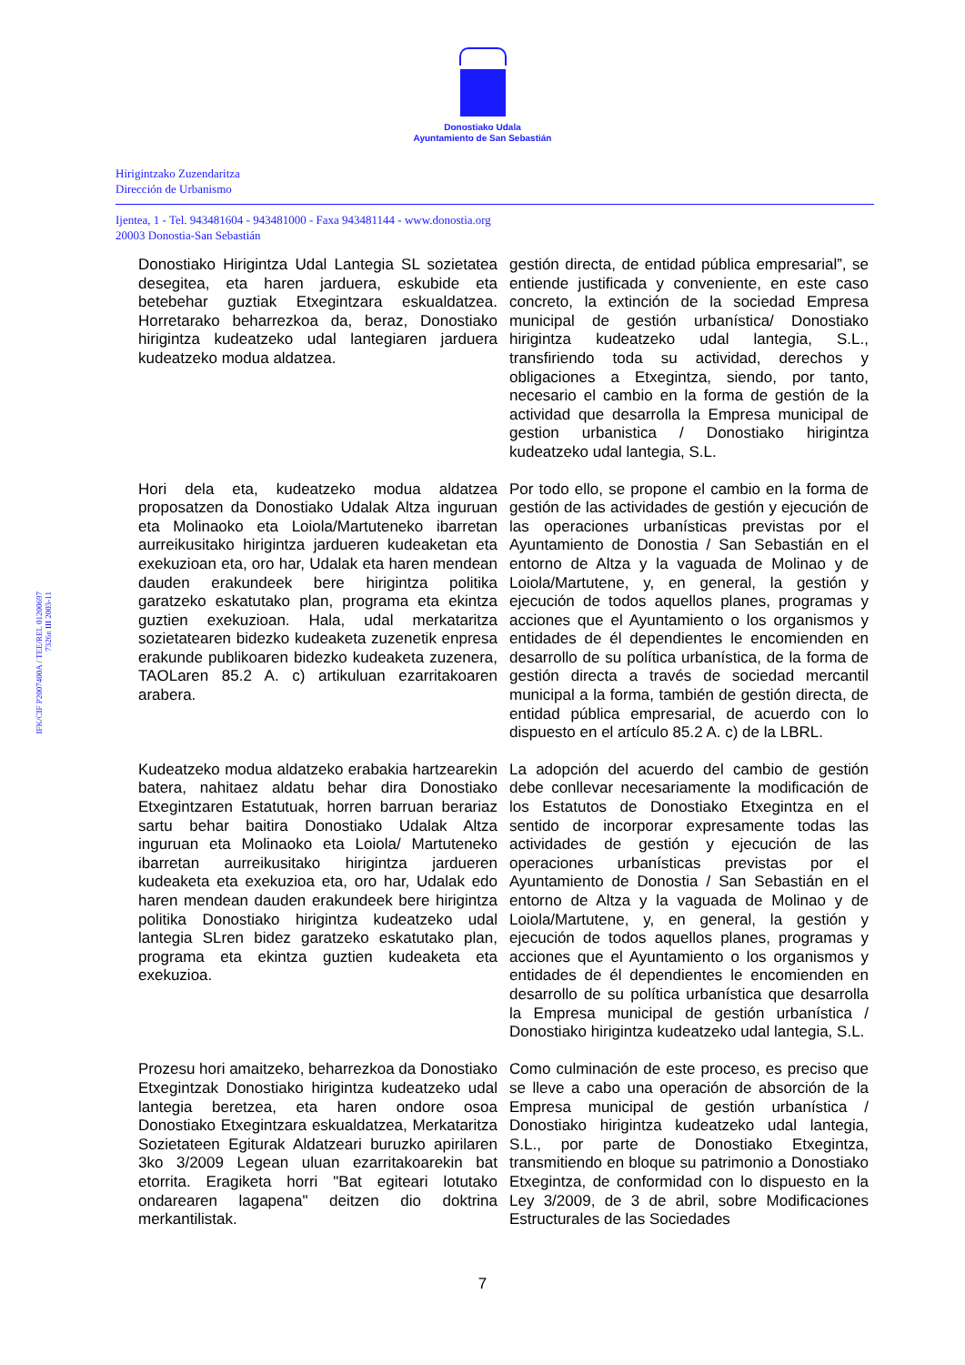Donostiako Udala
Ayuntamiento de San Sebastián
Hirigintzako Zuzendaritza
Dirección de Urbanismo
Ijentea, 1 - Tel. 943481604 - 943481000 - Faxa 943481144 - www.donostia.org
20003 Donostia-San Sebastián
IFK/CIF P2007400A / TEE/REL 01200697
7326n III 2003-11
Donostiako Hirigintza Udal Lantegia SL sozietatea desegitea, eta haren jarduera, eskubide eta betebehar guztiak Etxegintzara eskualdatzea. Horretarako beharrezkoa da, beraz, Donostiako hirigintza kudeatzeko udal lantegiaren jarduera kudeatzeko modua aldatzea.
gestión directa, de entidad pública empresarial”, se entiende justificada y conveniente, en este caso concreto, la extinción de la sociedad Empresa municipal de gestión urbanística/ Donostiako hirigintza kudeatzeko udal lantegia, S.L., transfiriendo toda su actividad, derechos y obligaciones a Etxegintza, siendo, por tanto, necesario el cambio en la forma de gestión de la actividad que desarrolla la Empresa municipal de gestion urbanistica / Donostiako hirigintza kudeatzeko udal lantegia, S.L.
Hori dela eta, kudeatzeko modua aldatzea proposatzen da Donostiako Udalak Altza inguruan eta Molinaoko eta Loiola/Martuteneko ibarretan aurreikusitako hirigintza jardueren kudeaketan eta exekuzioan eta, oro har, Udalak eta haren mendean dauden erakundeek bere hirigintza politika garatzeko eskatutako plan, programa eta ekintza guztien exekuzioan. Hala, udal merkataritza sozietatearen bidezko kudeaketa zuzenetik enpresa erakunde publikoaren bidezko kudeaketa zuzenera, TAOLaren 85.2 A. c) artikuluan ezarritakoaren arabera.
Por todo ello, se propone el cambio en la forma de gestión de las actividades de gestión y ejecución de las operaciones urbanísticas previstas por el Ayuntamiento de Donostia / San Sebastián en el entorno de Altza y la vaguada de Molinao y de Loiola/Martutene, y, en general, la gestión y ejecución de todos aquellos planes, programas y acciones que el Ayuntamiento o los organismos y entidades de él dependientes le encomienden en desarrollo de su política urbanística, de la forma de gestión directa a través de sociedad mercantil municipal a la forma, también de gestión directa, de entidad pública empresarial, de acuerdo con lo dispuesto en el artículo 85.2 A. c) de la LBRL.
Kudeatzeko modua aldatzeko erabakia hartzearekin batera, nahitaez aldatu behar dira Donostiako Etxegintzaren Estatutuak, horren barruan berariaz sartu behar baitira Donostiako Udalak Altza inguruan eta Molinaoko eta Loiola/ Martuteneko ibarretan aurreikusitako hirigintza jardueren kudeaketa eta exekuzioa eta, oro har, Udalak edo haren mendean dauden erakundeek bere hirigintza politika Donostiako hirigintza kudeatzeko udal lantegia SLren bidez garatzeko eskatutako plan, programa eta ekintza guztien kudeaketa eta exekuzioa.
Prozesu hori amaitzeko, beharrezkoa da Donostiako Etxegintzak Donostiako hirigintza kudeatzeko udal lantegia beretzea, eta haren ondore osoa Donostiako Etxegintzara eskualdatzea, Merkataritza Sozietateen Egiturak Aldatzeari buruzko apirilaren 3ko 3/2009 Legean uluan ezarritakoarekin bat etorrita. Eragiketa horri "Bat egiteari lotutako ondarearen lagapena" deitzen dio doktrina merkantilistak.
La adopción del acuerdo del cambio de gestión debe conllevar necesariamente la modificación de los Estatutos de Donostiako Etxegintza en el sentido de incorporar expresamente todas las actividades de gestión y ejecución de las operaciones urbanísticas previstas por el Ayuntamiento de Donostia / San Sebastián en el entorno de Altza y la vaguada de Molinao y de Loiola/Martutene, y, en general, la gestión y ejecución de todos aquellos planes, programas y acciones que el Ayuntamiento o los organismos y entidades de él dependientes le encomienden en desarrollo de su política urbanística que desarrolla la Empresa municipal de gestión urbanística / Donostiako hirigintza kudeatzeko udal lantegia, S.L.
Como culminación de este proceso, es preciso que se lleve a cabo una operación de absorción de la Empresa municipal de gestión urbanística / Donostiako hirigintza kudeatzeko udal lantegia, S.L., por parte de Donostiako Etxegintza, transmitiendo en bloque su patrimonio a Donostiako Etxegintza, de conformidad con lo dispuesto en la Ley 3/2009, de 3 de abril, sobre Modificaciones Estructurales de las Sociedades
7